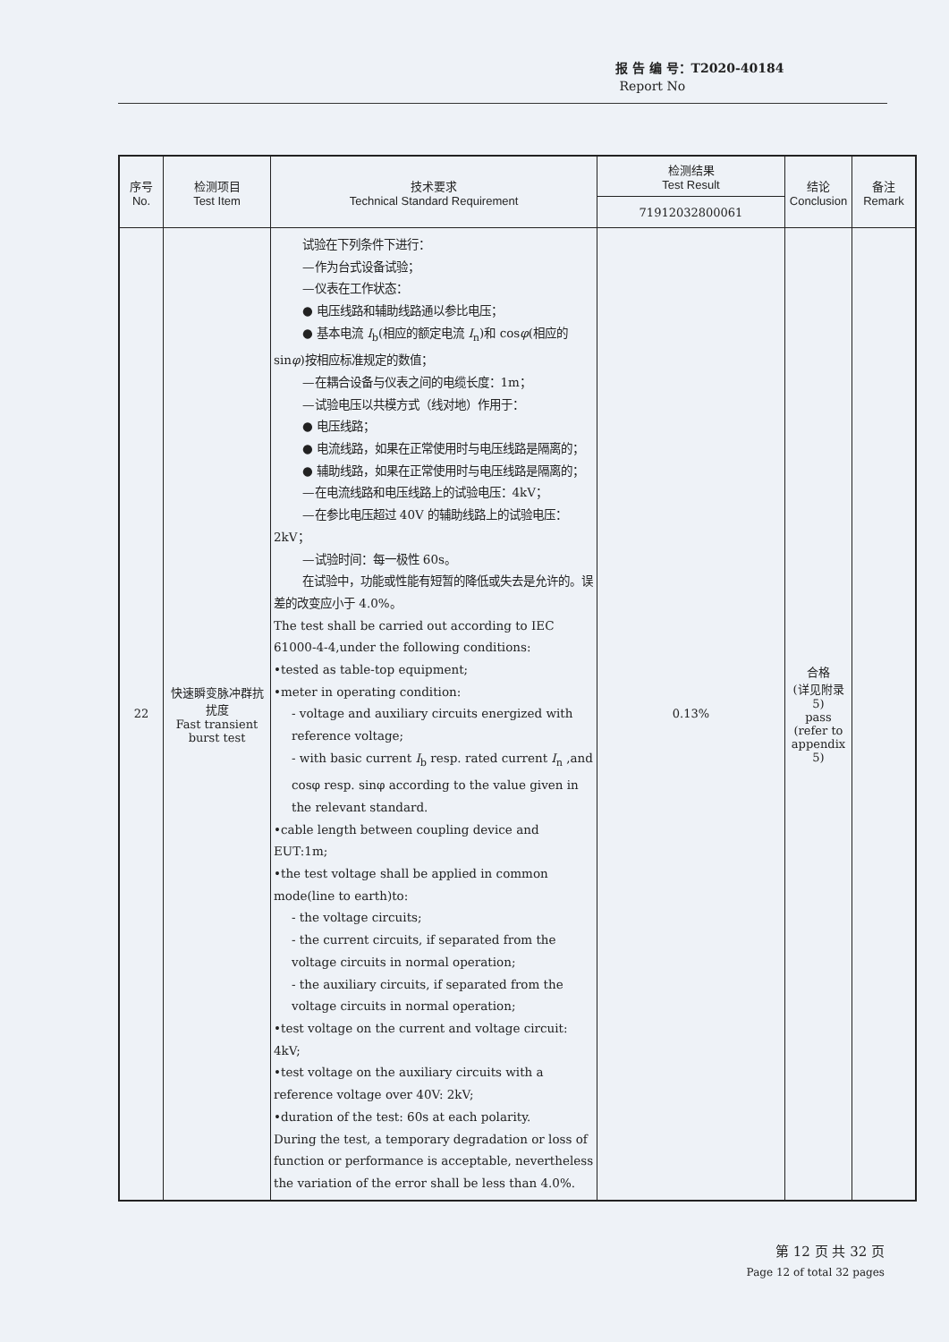报 告 编 号：T2020-40184
Report No
| 序号 No. | 检测项目 Test Item | 技术要求 Technical Standard Requirement | 检测结果 Test Result | 结论 Conclusion | 备注 Remark |
| --- | --- | --- | --- | --- | --- |
| | | | 71912032800061 | | |
| 22 | 快速瞬变脉冲群抗扰度 Fast transient burst test | 试验在下列条件下进行： —作为台式设备试验； —仪表在工作状态： ● 电压线路和辅助线路通以参比电压； ● 基本电流 I<sub>b</sub>(相应的额定电流 I<sub>n</sub>)和 cos φ (相应的 sin φ )按相应标准规定的数值； —在耦合设备与仪表之间的电缆长度：1m； —试验电压以共模方式（线对地）作用于： ● 电压线路； ● 电流线路，如果在正常使用时与电压线路是隔离的； ● 辅助线路，如果在正常使用时与电压线路是隔离的； —在电流线路和电压线路上的试验电压：4kV； —在参比电压超过 40V 的辅助线路上的试验电压：2kV； —试验时间：每一极性 60s。 在试验中，功能或性能有短暂的降低或失去是允许的。误差的改变应小于 4.0%。 The test shall be carried out according to IEC 61000-4-4,under the following conditions: •tested as table-top equipment; •meter in operating condition: - voltage and auxiliary circuits energized with reference voltage; - with basic current I<sub>b</sub> resp. rated current I<sub>n</sub> ,and cosφ resp. sinφ according to the value given in the relevant standard. •cable length between coupling device and EUT:1m; •the test voltage shall be applied in common mode(line to earth)to: - the voltage circuits; - the current circuits, if separated from the voltage circuits in normal operation; - the auxiliary circuits, if separated from the voltage circuits in normal operation; •test voltage on the current and voltage circuit: 4kV; •test voltage on the auxiliary circuits with a reference voltage over 40V: 2kV; •duration of the test: 60s at each polarity. During the test, a temporary degradation or loss of function or performance is acceptable, nevertheless the variation of the error shall be less than 4.0%. | 0.13% | 合格 (详见附录5) pass (refer to appendix 5) | |
第 12 页 共 32 页
Page 12 of total 32 pages